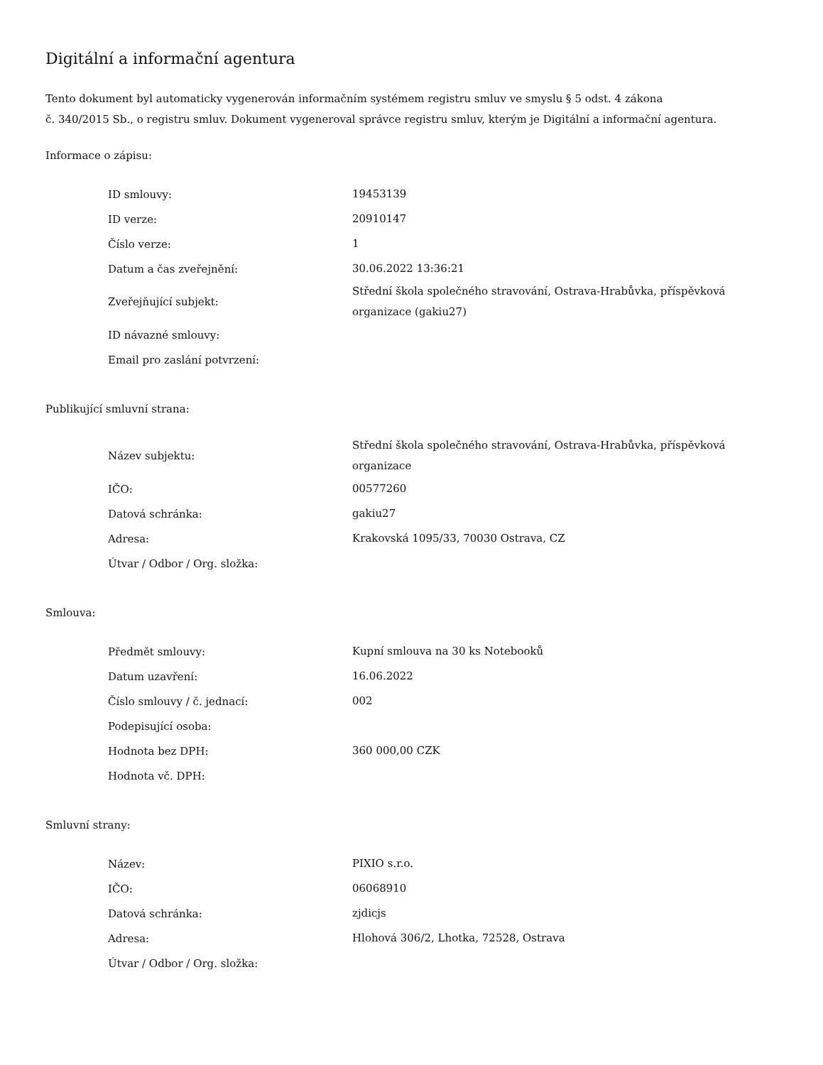Digitální a informační agentura
Tento dokument byl automaticky vygenerován informačním systémem registru smluv ve smyslu § 5 odst. 4 zákona
č. 340/2015 Sb., o registru smluv. Dokument vygeneroval správce registru smluv, kterým je Digitální a informační agentura.
Informace o zápisu:
| ID smlouvy: | 19453139 |
| ID verze: | 20910147 |
| Číslo verze: | 1 |
| Datum a čas zveřejnění: | 30.06.2022 13:36:21 |
| Zveřejňující subjekt: | Střední škola společného stravování, Ostrava-Hrabůvka, příspěvková organizace (gakiu27) |
| ID návazné smlouvy: | |
| Email pro zaslání potvrzení: | |
Publikující smluvní strana:
| Název subjektu: | Střední škola společného stravování, Ostrava-Hrabůvka, příspěvková organizace |
| IČO: | 00577260 |
| Datová schránka: | gakiu27 |
| Adresa: | Krakovská 1095/33, 70030 Ostrava, CZ |
| Útvar / Odbor / Org. složka: | |
Smlouva:
| Předmět smlouvy: | Kupní smlouva na 30 ks Notebooků |
| Datum uzavření: | 16.06.2022 |
| Číslo smlouvy / č. jednací: | 002 |
| Podepisující osoba: | |
| Hodnota bez DPH: | 360 000,00 CZK |
| Hodnota vč. DPH: | |
Smluvní strany:
| Název: | PIXIO s.r.o. |
| IČO: | 06068910 |
| Datová schránka: | zjdicjs |
| Adresa: | Hlohová 306/2, Lhotka, 72528, Ostrava |
| Útvar / Odbor / Org. složka: | |